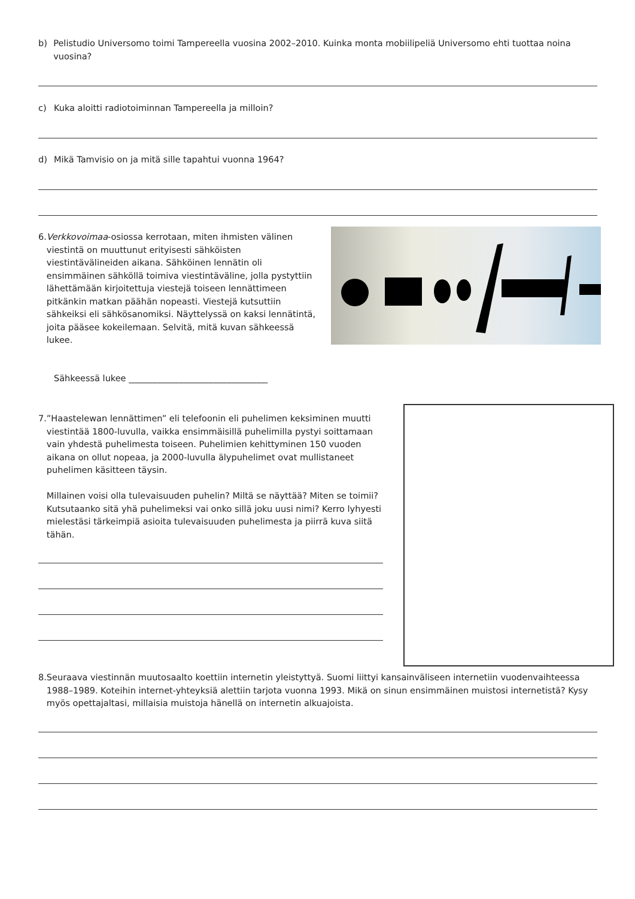b) Pelistudio Universomo toimi Tampereella vuosina 2002–2010. Kuinka monta mobiilipeliä Universomo ehti tuottaa noina vuosina?
c) Kuka aloitti radiotoiminnan Tampereella ja milloin?
d) Mikä Tamvisio on ja mitä sille tapahtui vuonna 1964?
6. Verkkovoimaa-osiossa kerrotaan, miten ihmisten välinen viestintä on muuttunut erityisesti sähköisten viestintävälineiden aikana. Sähköinen lennätin oli ensimmäinen sähköllä toimiva viestintäväline, jolla pystyttiin lähettämään kirjoitettuja viestejä toiseen lennättimeen pitkänkin matkan päähän nopeasti. Viestejä kutsuttiin sähkeiksi eli sähkösanomiksi. Näyttelyssä on kaksi lennätintä, joita pääsee kokeilemaan. Selvitä, mitä kuvan sähkeessä lukee.
Sähkeessä lukee ________________________________
7.”Haastelewan lennättimen” eli telefoonin eli puhelimen keksiminen muutti viestintää 1800-luvulla, vaikka ensimmäisillä puhelimilla pystyi soittamaan vain yhdestä puhelimesta toiseen. Puhelimien kehittyminen 150 vuoden aikana on ollut nopeaa, ja 2000-luvulla älypuhelimet ovat mullistaneet puhelimen käsitteen täysin.
Millainen voisi olla tulevaisuuden puhelin? Miltä se näyttää? Miten se toimii? Kutsutaanko sitä yhä puhelimeksi vai onko sillä joku uusi nimi? Kerro lyhyesti mielestäsi tärkeimpiä asioita tulevaisuuden puhelimesta ja piirrä kuva siitä tähän.
8. Seuraava viestinnän muutosaalto koettiin internetin yleistyttyä. Suomi liittyi kansainväliseen internetiin vuodenvaihteessa 1988–1989. Koteihin internet-yhteyksiä alettiin tarjota vuonna 1993. Mikä on sinun ensimmäinen muistosi internetistä? Kysy myös opettajaltasi, millaisia muistoja hänellä on internetin alkuajoista.